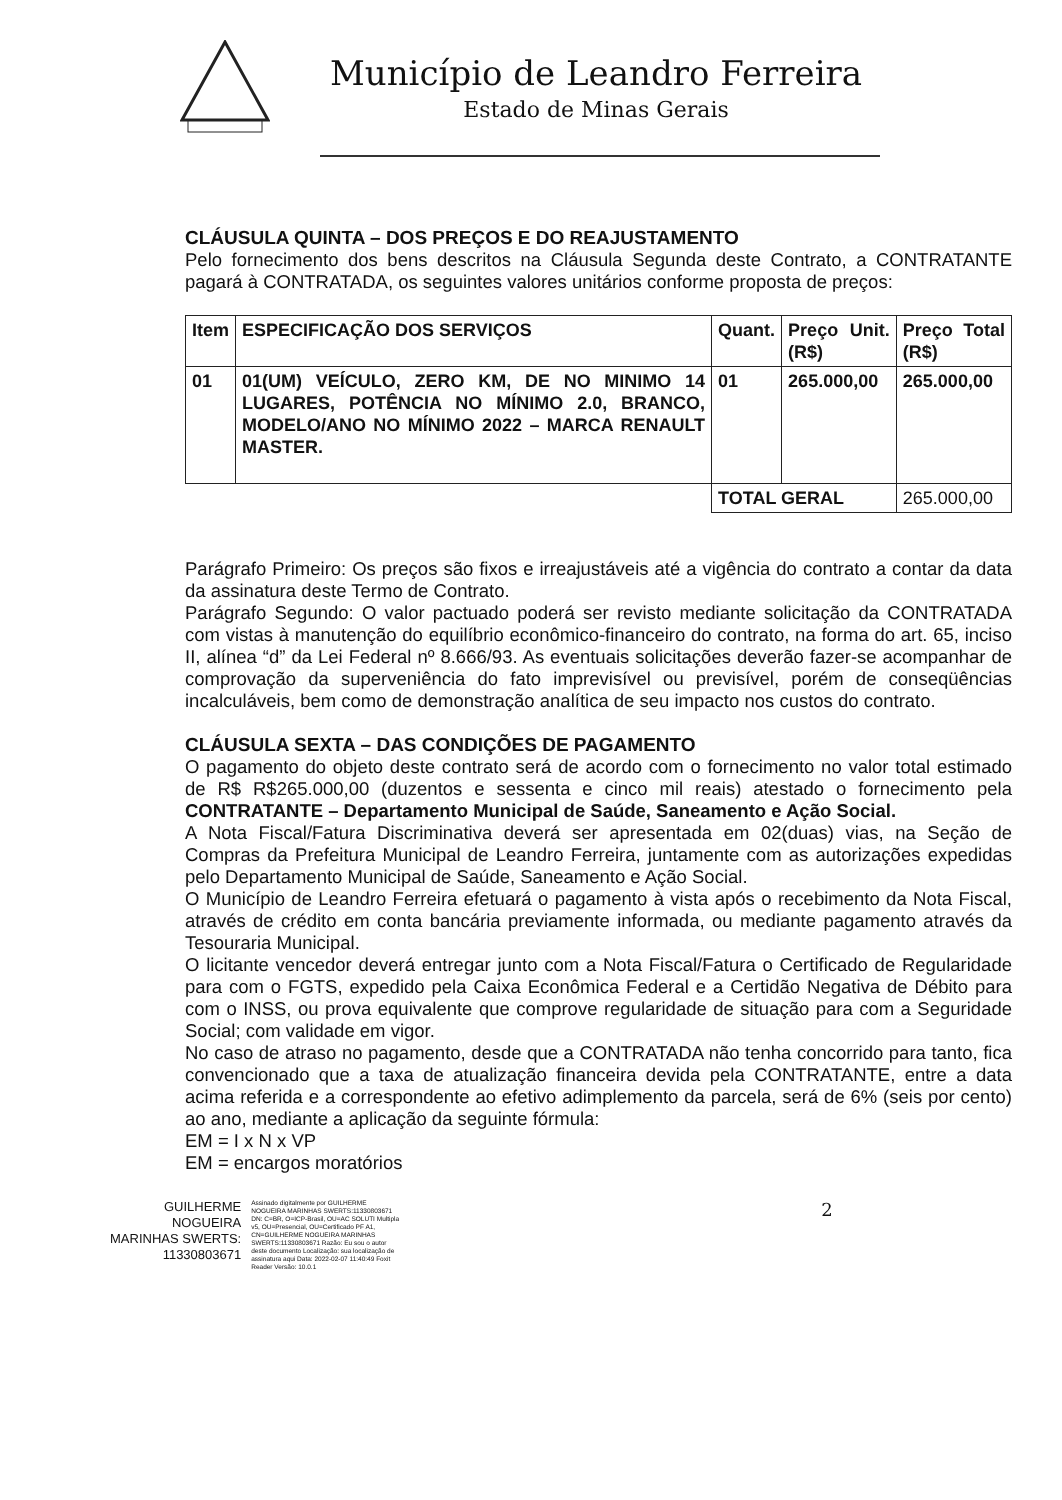Município de Leandro Ferreira
Estado de Minas Gerais
CLÁUSULA QUINTA – DOS PREÇOS E DO REAJUSTAMENTO
Pelo fornecimento dos bens descritos na Cláusula Segunda deste Contrato, a CONTRATANTE pagará à CONTRATADA, os seguintes valores unitários conforme proposta de preços:
| Item | ESPECIFICAÇÃO DOS SERVIÇOS | Quant. | Preço Unit. (R$) | Preço Total (R$) |
| --- | --- | --- | --- | --- |
| 01 | 01(UM) VEÍCULO, ZERO KM, DE NO MINIMO 14 LUGARES, POTÊNCIA NO MÍNIMO 2.0, BRANCO, MODELO/ANO NO MÍNIMO 2022 – MARCA RENAULT MASTER. | 01 | 265.000,00 | 265.000,00 |
| | | TOTAL GERAL | | 265.000,00 |
Parágrafo Primeiro: Os preços são fixos e irreajustáveis até a vigência do contrato a contar da data da assinatura deste Termo de Contrato.
Parágrafo Segundo: O valor pactuado poderá ser revisto mediante solicitação da CONTRATADA com vistas à manutenção do equilíbrio econômico-financeiro do contrato, na forma do art. 65, inciso II, alínea “d” da Lei Federal nº 8.666/93. As eventuais solicitações deverão fazer-se acompanhar de comprovação da superveniência do fato imprevisível ou previsível, porém de conseqüências incalculáveis, bem como de demonstração analítica de seu impacto nos custos do contrato.
CLÁUSULA SEXTA – DAS CONDIÇÕES DE PAGAMENTO
O pagamento do objeto deste contrato será de acordo com o fornecimento no valor total estimado de R$ R$265.000,00 (duzentos e sessenta e cinco mil reais) atestado o fornecimento pela CONTRATANTE – Departamento Municipal de Saúde, Saneamento e Ação Social.
A Nota Fiscal/Fatura Discriminativa deverá ser apresentada em 02(duas) vias, na Seção de Compras da Prefeitura Municipal de Leandro Ferreira, juntamente com as autorizações expedidas pelo Departamento Municipal de Saúde, Saneamento e Ação Social.
O Município de Leandro Ferreira efetuará o pagamento à vista após o recebimento da Nota Fiscal, através de crédito em conta bancária previamente informada, ou mediante pagamento através da Tesouraria Municipal.
O licitante vencedor deverá entregar junto com a Nota Fiscal/Fatura o Certificado de Regularidade para com o FGTS, expedido pela Caixa Econômica Federal e a Certidão Negativa de Débito para com o INSS, ou prova equivalente que comprove regularidade de situação para com a Seguridade Social; com validade em vigor.
No caso de atraso no pagamento, desde que a CONTRATADA não tenha concorrido para tanto, fica convencionado que a taxa de atualização financeira devida pela CONTRATANTE, entre a data acima referida e a correspondente ao efetivo adimplemento da parcela, será de 6% (seis por cento) ao ano, mediante a aplicação da seguinte fórmula:
EM = I x N x VP
EM = encargos moratórios
GUILHERME
NOGUEIRA
MARINHAS SWERTS:
11330803671
Assinado digitalmente por GUILHERME NOGUEIRA MARINHAS SWERTS:11330803671 DN: C=BR, O=ICP-Brasil, OU=AC SOLUTI Multipla v5, OU=Presencial, OU=Certificado PF A1, CN=GUILHERME NOGUEIRA MARINHAS SWERTS:11330803671 Razão: Eu sou o autor deste documento Localização: sua localização de assinatura aqui Data: 2022-02-07 11:40:49 Foxit Reader Versão: 10.0.1
2